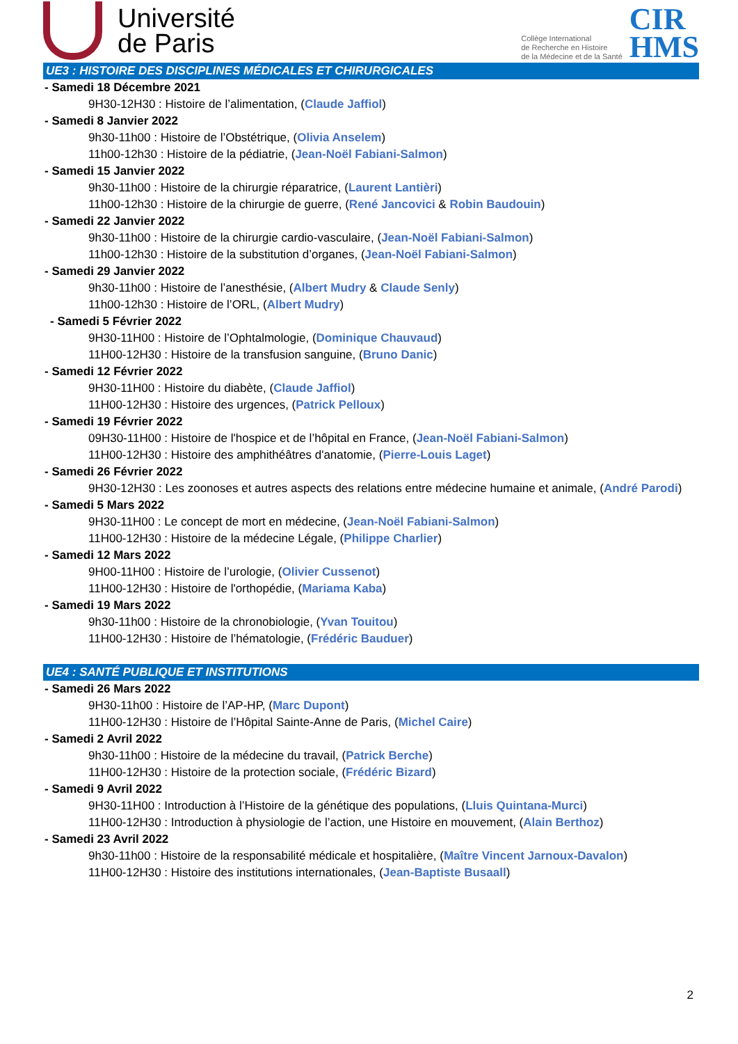Université
de Paris
Collège International
de Recherche en Histoire
de la Médecine et de la Santé
CIR
HMS
UE3 : HISTOIRE DES DISCIPLINES MÉDICALES ET CHIRURGICALES
- Samedi 18 Décembre 2021
9H30-12H30 : Histoire de l’alimentation, (Claude Jaffiol)
- Samedi 8 Janvier 2022
9h30-11h00 : Histoire de l’Obstétrique, (Olivia Anselem)
11h00-12h30 : Histoire de la pédiatrie, (Jean-Noël Fabiani-Salmon)
- Samedi 15 Janvier 2022
9h30-11h00 : Histoire de la chirurgie réparatrice, (Laurent Lantièri)
11h00-12h30 : Histoire de la chirurgie de guerre, (René Jancovici & Robin Baudouin)
- Samedi 22 Janvier 2022
9h30-11h00 : Histoire de la chirurgie cardio-vasculaire, (Jean-Noël Fabiani-Salmon)
11h00-12h30 : Histoire de la substitution d’organes, (Jean-Noël Fabiani-Salmon)
- Samedi 29 Janvier 2022
9h30-11h00 : Histoire de l’anesthésie, (Albert Mudry & Claude Senly)
11h00-12h30 : Histoire de l’ORL, (Albert Mudry)
- Samedi 5 Février 2022
9H30-11H00 : Histoire de l’Ophtalmologie, (Dominique Chauvaud)
11H00-12H30 : Histoire de la transfusion sanguine, (Bruno Danic)
- Samedi 12 Février 2022
9H30-11H00 : Histoire du diabète, (Claude Jaffiol)
11H00-12H30 : Histoire des urgences, (Patrick Pelloux)
- Samedi 19 Février 2022
09H30-11H00 : Histoire de l'hospice et de l’hôpital en France, (Jean-Noël Fabiani-Salmon)
11H00-12H30 : Histoire des amphithéâtres d'anatomie, (Pierre-Louis Laget)
- Samedi 26 Février 2022
9H30-12H30 : Les zoonoses et autres aspects des relations entre médecine humaine et animale, (André Parodi)
- Samedi 5 Mars 2022
9H30-11H00 : Le concept de mort en médecine, (Jean-Noël Fabiani-Salmon)
11H00-12H30 : Histoire de la médecine Légale, (Philippe Charlier)
- Samedi 12 Mars 2022
9H00-11H00 : Histoire de l’urologie, (Olivier Cussenot)
11H00-12H30 : Histoire de l'orthopédie, (Mariama Kaba)
- Samedi 19 Mars 2022
9h30-11h00 : Histoire de la chronobiologie, (Yvan Touitou)
11H00-12H30 : Histoire de l’hématologie, (Frédéric Bauduer)
UE4 : SANTÉ PUBLIQUE ET INSTITUTIONS
- Samedi 26 Mars 2022
9H30-11h00 : Histoire de l’AP-HP, (Marc Dupont)
11H00-12H30 : Histoire de l’Hôpital Sainte-Anne de Paris, (Michel Caire)
- Samedi 2 Avril 2022
9h30-11h00 : Histoire de la médecine du travail, (Patrick Berche)
11H00-12H30 : Histoire de la protection sociale, (Frédéric Bizard)
- Samedi 9 Avril 2022
9H30-11H00 : Introduction à l’Histoire de la génétique des populations, (Lluis Quintana-Murci)
11H00-12H30 : Introduction à physiologie de l’action, une Histoire en mouvement, (Alain Berthoz)
- Samedi 23 Avril 2022
9h30-11h00 : Histoire de la responsabilité médicale et hospitalière, (Maître Vincent Jarnoux-Davalon)
11H00-12H30 : Histoire des institutions internationales, (Jean-Baptiste Busaall)
2